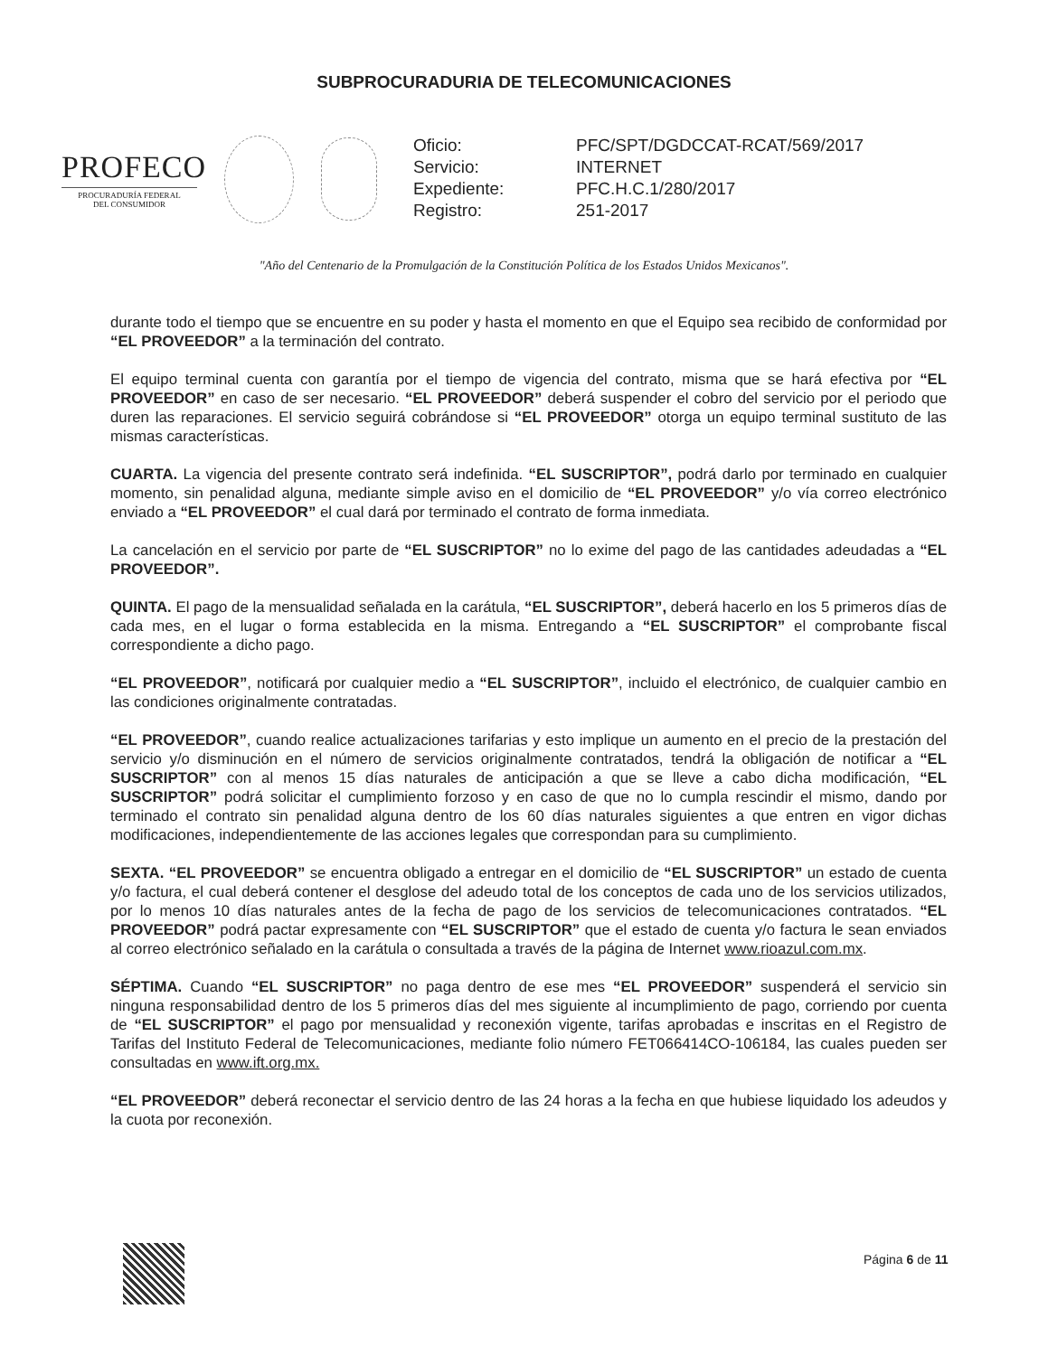SUBPROCURADURIA DE TELECOMUNICACIONES
PROFECO
PROCURADURÍA FEDERAL
DEL CONSUMIDOR
| Oficio: | PFC/SPT/DGDCCAT-RCAT/569/2017 |
| Servicio: | INTERNET |
| Expediente: | PFC.H.C.1/280/2017 |
| Registro: | 251-2017 |
"Año del Centenario de la Promulgación de la Constitución Política de los Estados Unidos Mexicanos".
durante todo el tiempo que se encuentre en su poder y hasta el momento en que el Equipo sea recibido de conformidad por “EL PROVEEDOR” a la terminación del contrato.
El equipo terminal cuenta con garantía por el tiempo de vigencia del contrato, misma que se hará efectiva por “EL PROVEEDOR” en caso de ser necesario. “EL PROVEEDOR” deberá suspender el cobro del servicio por el periodo que duren las reparaciones. El servicio seguirá cobrándose si “EL PROVEEDOR” otorga un equipo terminal sustituto de las mismas características.
CUARTA. La vigencia del presente contrato será indefinida. “EL SUSCRIPTOR”, podrá darlo por terminado en cualquier momento, sin penalidad alguna, mediante simple aviso en el domicilio de “EL PROVEEDOR” y/o vía correo electrónico enviado a “EL PROVEEDOR” el cual dará por terminado el contrato de forma inmediata.
La cancelación en el servicio por parte de “EL SUSCRIPTOR” no lo exime del pago de las cantidades adeudadas a “EL PROVEEDOR”.
QUINTA. El pago de la mensualidad señalada en la carátula, “EL SUSCRIPTOR”, deberá hacerlo en los 5 primeros días de cada mes, en el lugar o forma establecida en la misma. Entregando a “EL SUSCRIPTOR” el comprobante fiscal correspondiente a dicho pago.
“EL PROVEEDOR”, notificará por cualquier medio a “EL SUSCRIPTOR”, incluido el electrónico, de cualquier cambio en las condiciones originalmente contratadas.
“EL PROVEEDOR”, cuando realice actualizaciones tarifarias y esto implique un aumento en el precio de la prestación del servicio y/o disminución en el número de servicios originalmente contratados, tendrá la obligación de notificar a “EL SUSCRIPTOR” con al menos 15 días naturales de anticipación a que se lleve a cabo dicha modificación, “EL SUSCRIPTOR” podrá solicitar el cumplimiento forzoso y en caso de que no lo cumpla rescindir el mismo, dando por terminado el contrato sin penalidad alguna dentro de los 60 días naturales siguientes a que entren en vigor dichas modificaciones, independientemente de las acciones legales que correspondan para su cumplimiento.
SEXTA. “EL PROVEEDOR” se encuentra obligado a entregar en el domicilio de “EL SUSCRIPTOR” un estado de cuenta y/o factura, el cual deberá contener el desglose del adeudo total de los conceptos de cada uno de los servicios utilizados, por lo menos 10 días naturales antes de la fecha de pago de los servicios de telecomunicaciones contratados. “EL PROVEEDOR” podrá pactar expresamente con “EL SUSCRIPTOR” que el estado de cuenta y/o factura le sean enviados al correo electrónico señalado en la carátula o consultada a través de la página de Internet www.rioazul.com.mx.
SÉPTIMA. Cuando “EL SUSCRIPTOR” no paga dentro de ese mes “EL PROVEEDOR” suspenderá el servicio sin ninguna responsabilidad dentro de los 5 primeros días del mes siguiente al incumplimiento de pago, corriendo por cuenta de “EL SUSCRIPTOR” el pago por mensualidad y reconexión vigente, tarifas aprobadas e inscritas en el Registro de Tarifas del Instituto Federal de Telecomunicaciones, mediante folio número FET066414CO-106184, las cuales pueden ser consultadas en www.ift.org.mx.
“EL PROVEEDOR” deberá reconectar el servicio dentro de las 24 horas a la fecha en que hubiese liquidado los adeudos y la cuota por reconexión.
Página 6 de 11